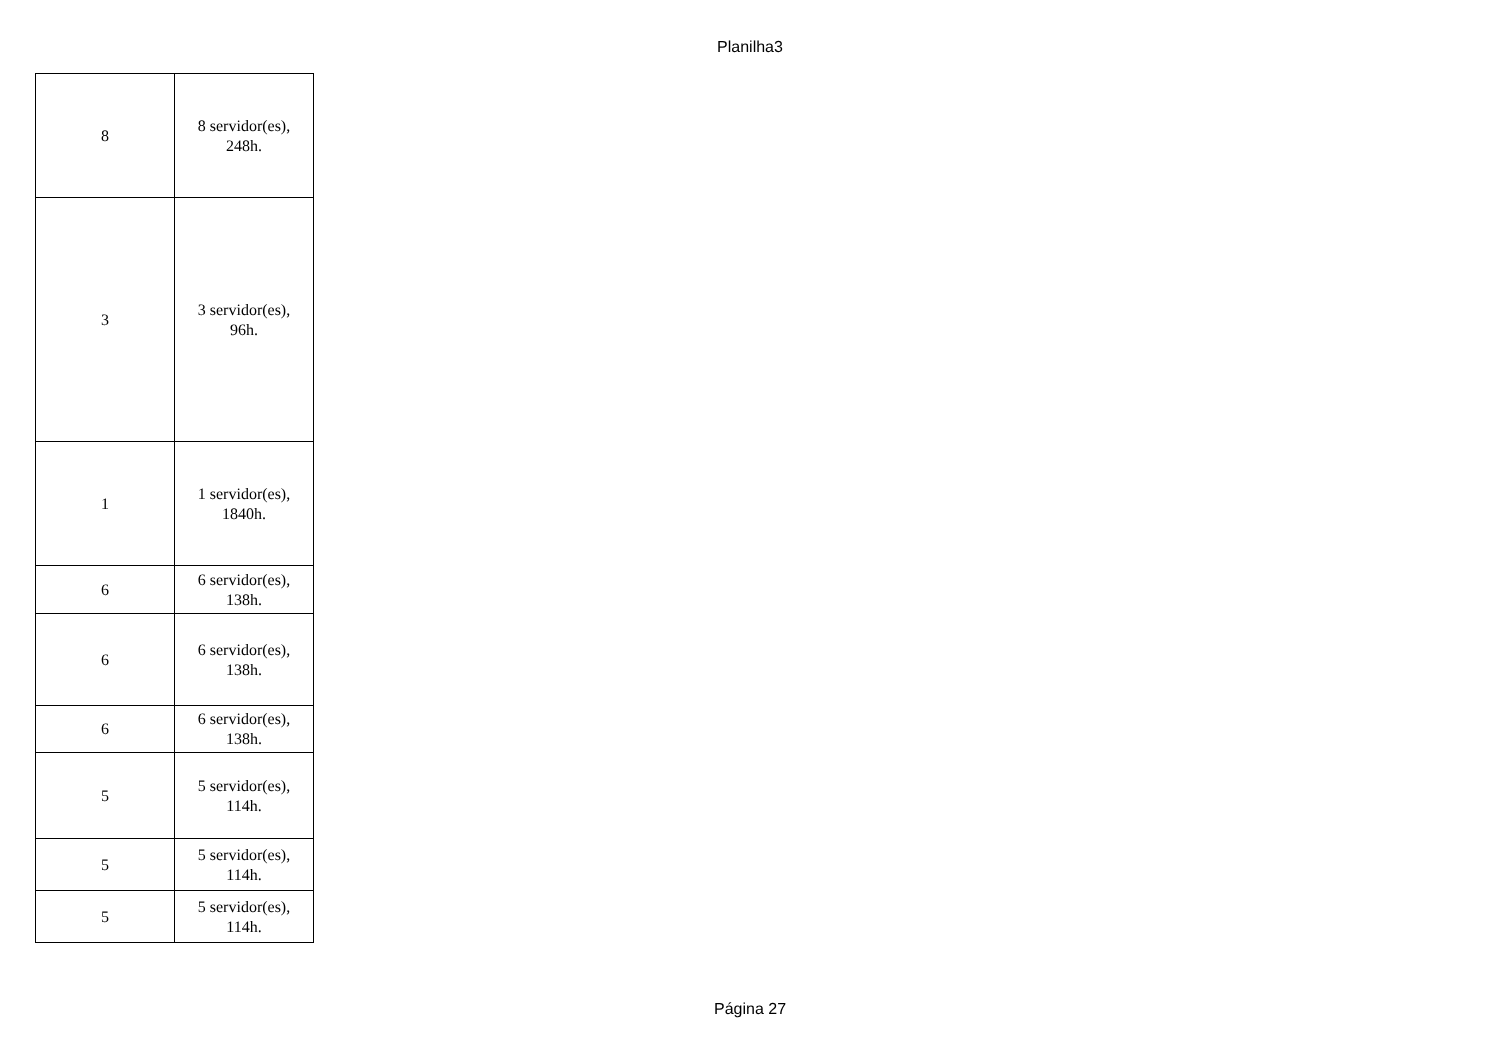Planilha3
| 8 | 8 servidor(es), 248h. |
| 3 | 3 servidor(es), 96h. |
| 1 | 1 servidor(es), 1840h. |
| 6 | 6 servidor(es), 138h. |
| 6 | 6 servidor(es), 138h. |
| 6 | 6 servidor(es), 138h. |
| 5 | 5 servidor(es), 114h. |
| 5 | 5 servidor(es), 114h. |
| 5 | 5 servidor(es), 114h. |
Página 27